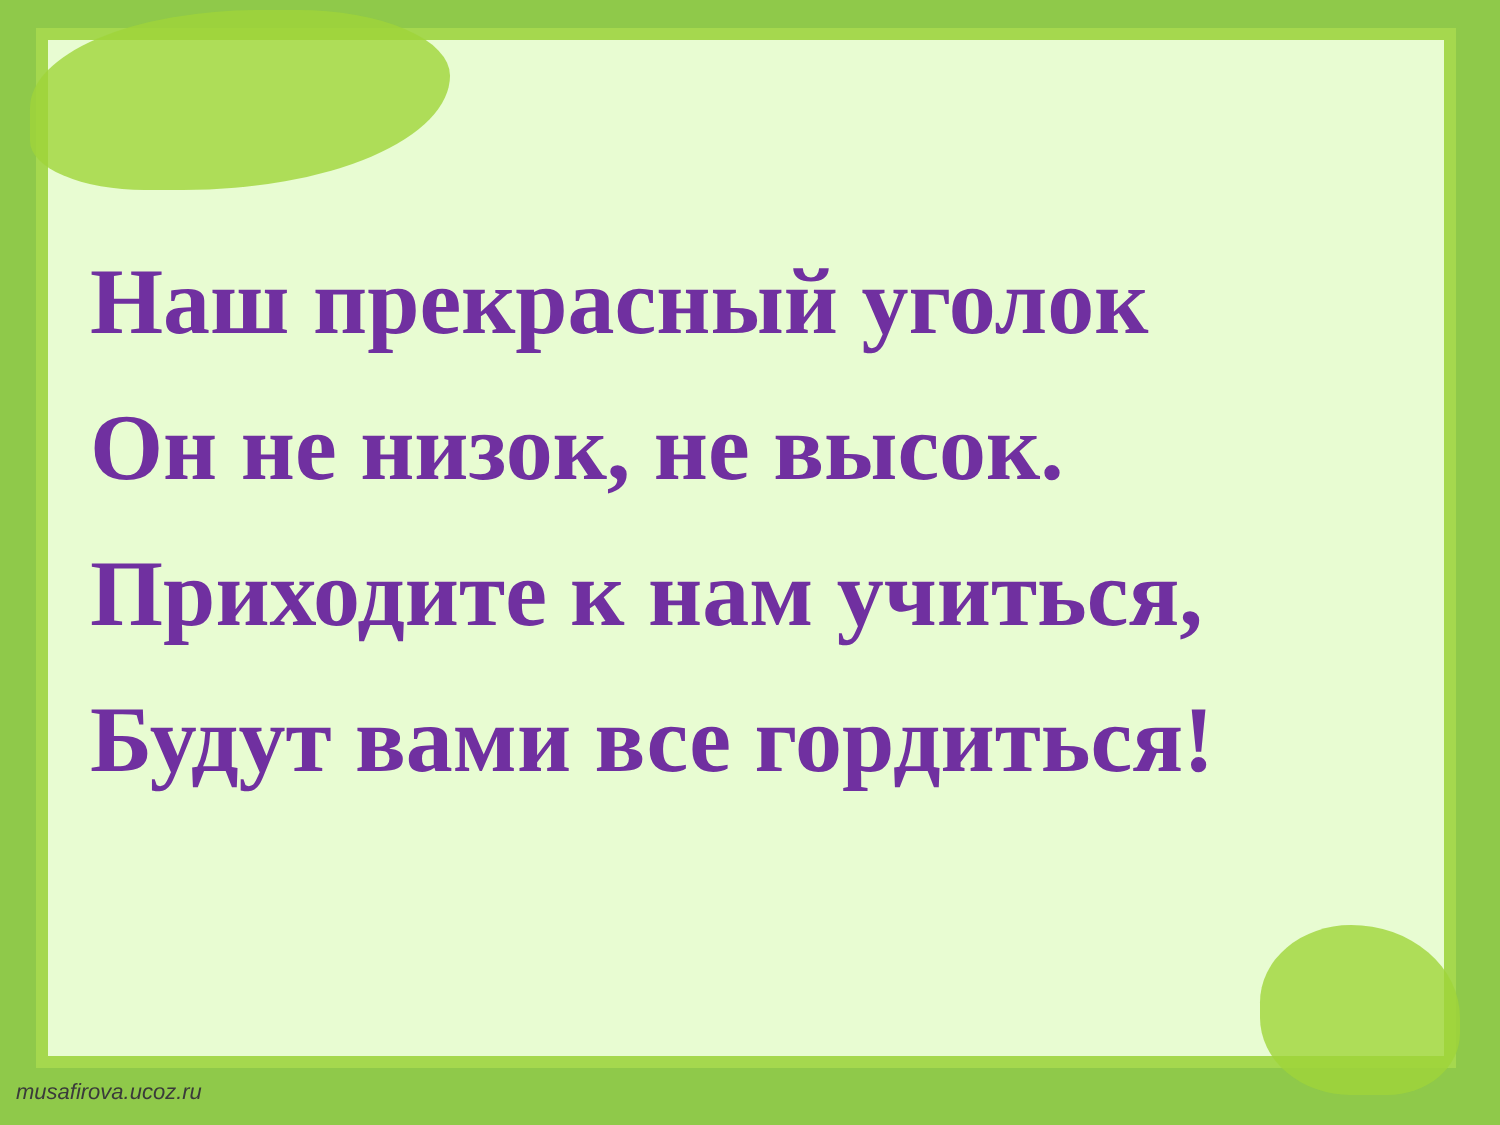Наш прекрасный уголок
Он не низок, не высок.
Приходите к нам учиться,
Будут вами все гордиться!
musafirova.ucoz.ru